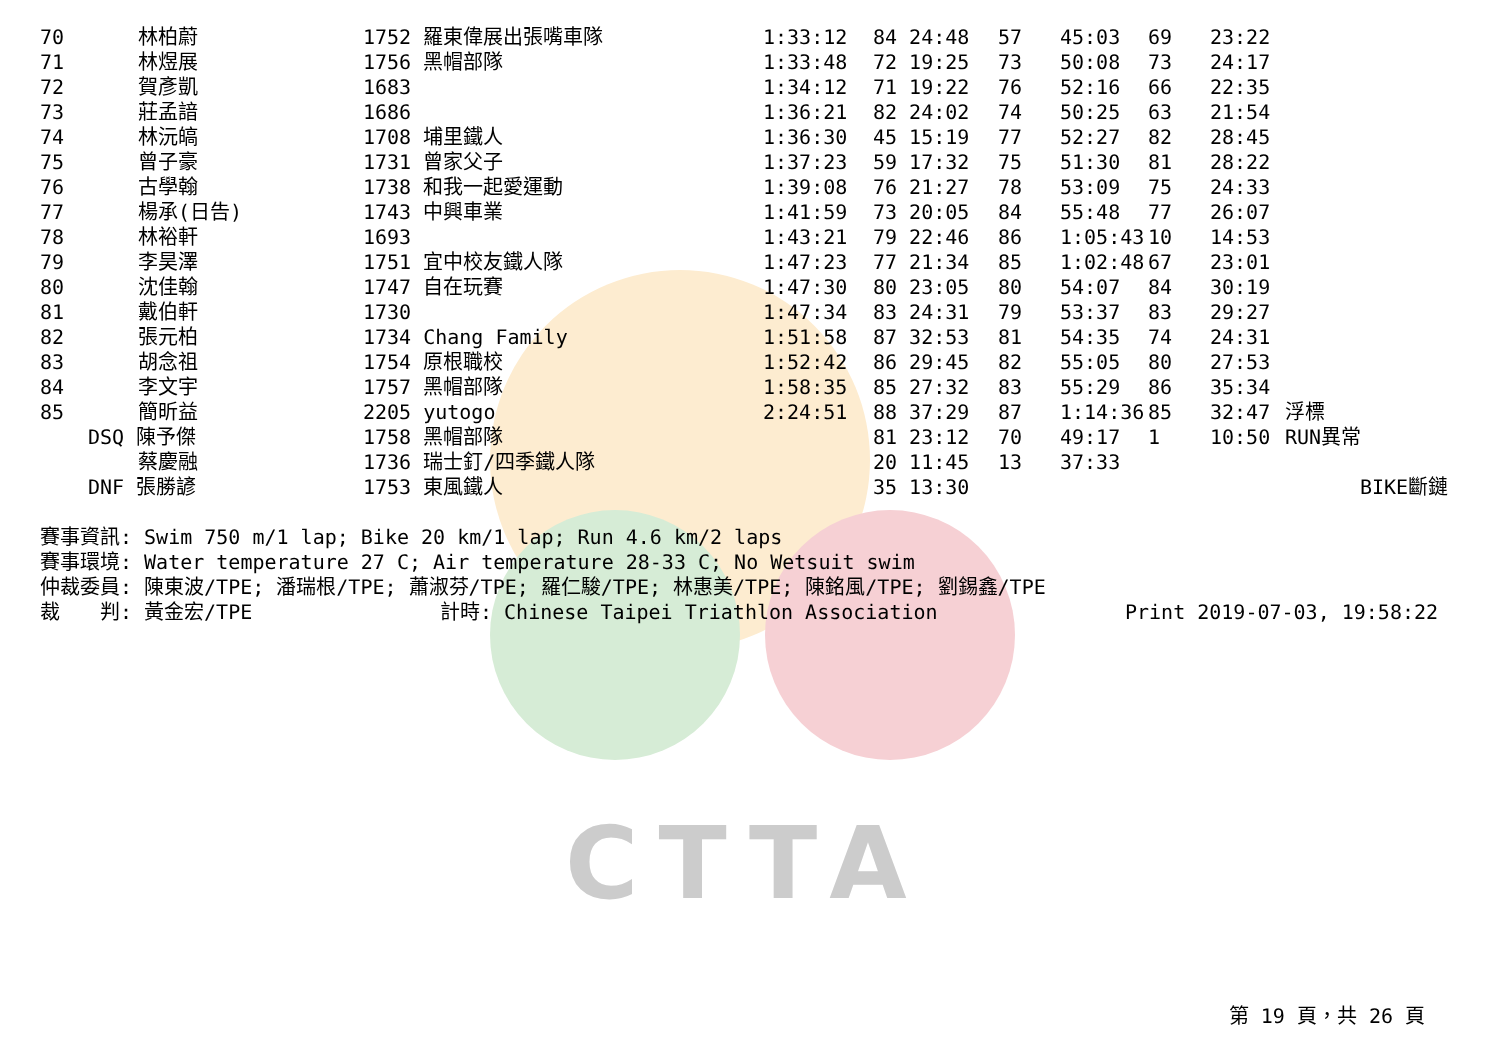CTTA
| 70 | 林柏蔚 | 1752 羅東偉展出張嘴車隊 | 1:33:12 | 84 24:48 | 57 | 45:03 | 69 | 23:22 | |
| 71 | 林煜展 | 1756 黑帽部隊 | 1:33:48 | 72 19:25 | 73 | 50:08 | 73 | 24:17 | |
| 72 | 賀彥凱 | 1683 | 1:34:12 | 71 19:22 | 76 | 52:16 | 66 | 22:35 | |
| 73 | 莊孟諳 | 1686 | 1:36:21 | 82 24:02 | 74 | 50:25 | 63 | 21:54 | |
| 74 | 林沅皜 | 1708 埔里鐵人 | 1:36:30 | 45 15:19 | 77 | 52:27 | 82 | 28:45 | |
| 75 | 曾子豪 | 1731 曾家父子 | 1:37:23 | 59 17:32 | 75 | 51:30 | 81 | 28:22 | |
| 76 | 古學翰 | 1738 和我一起愛運動 | 1:39:08 | 76 21:27 | 78 | 53:09 | 75 | 24:33 | |
| 77 | 楊承(日告) | 1743 中興車業 | 1:41:59 | 73 20:05 | 84 | 55:48 | 77 | 26:07 | |
| 78 | 林裕軒 | 1693 | 1:43:21 | 79 22:46 | 86 | 1:05:43 | 10 | 14:53 | |
| 79 | 李昊澤 | 1751 宜中校友鐵人隊 | 1:47:23 | 77 21:34 | 85 | 1:02:48 | 67 | 23:01 | |
| 80 | 沈佳翰 | 1747 自在玩賽 | 1:47:30 | 80 23:05 | 80 | 54:07 | 84 | 30:19 | |
| 81 | 戴伯軒 | 1730 | 1:47:34 | 83 24:31 | 79 | 53:37 | 83 | 29:27 | |
| 82 | 張元柏 | 1734 Chang Family | 1:51:58 | 87 32:53 | 81 | 54:35 | 74 | 24:31 | |
| 83 | 胡念祖 | 1754 原根職校 | 1:52:42 | 86 29:45 | 82 | 55:05 | 80 | 27:53 | |
| 84 | 李文宇 | 1757 黑帽部隊 | 1:58:35 | 85 27:32 | 83 | 55:29 | 86 | 35:34 | |
| 85 | 簡昕益 | 2205 yutogo | 2:24:51 | 88 37:29 | 87 | 1:14:36 | 85 | 32:47 | 浮標 |
| | DSQ 陳予傑 | 1758 黑帽部隊 | | 81 23:12 | 70 | 49:17 | 1 | 10:50 | RUN異常 |
| | 蔡慶融 | 1736 瑞士釘/四季鐵人隊 | | 20 11:45 | 13 | 37:33 | | | |
| | DNF 張勝諺 | 1753 東風鐵人 | | 35 13:30 | | | | | BIKE斷鏈 |
賽事資訊: Swim 750 m/1 lap; Bike 20 km/1 lap; Run 4.6 km/2 laps
賽事環境: Water temperature 27 C; Air temperature 28-33 C; No Wetsuit swim
仲裁委員: 陳東波/TPE; 潘瑞根/TPE; 蕭淑芬/TPE; 羅仁駿/TPE; 林惠美/TPE; 陳銘風/TPE; 劉錫鑫/TPE
裁　　判: 黃金宏/TPE 計時: Chinese Taipei Triathlon Association Print 2019-07-03, 19:58:22
第 19 頁，共 26 頁